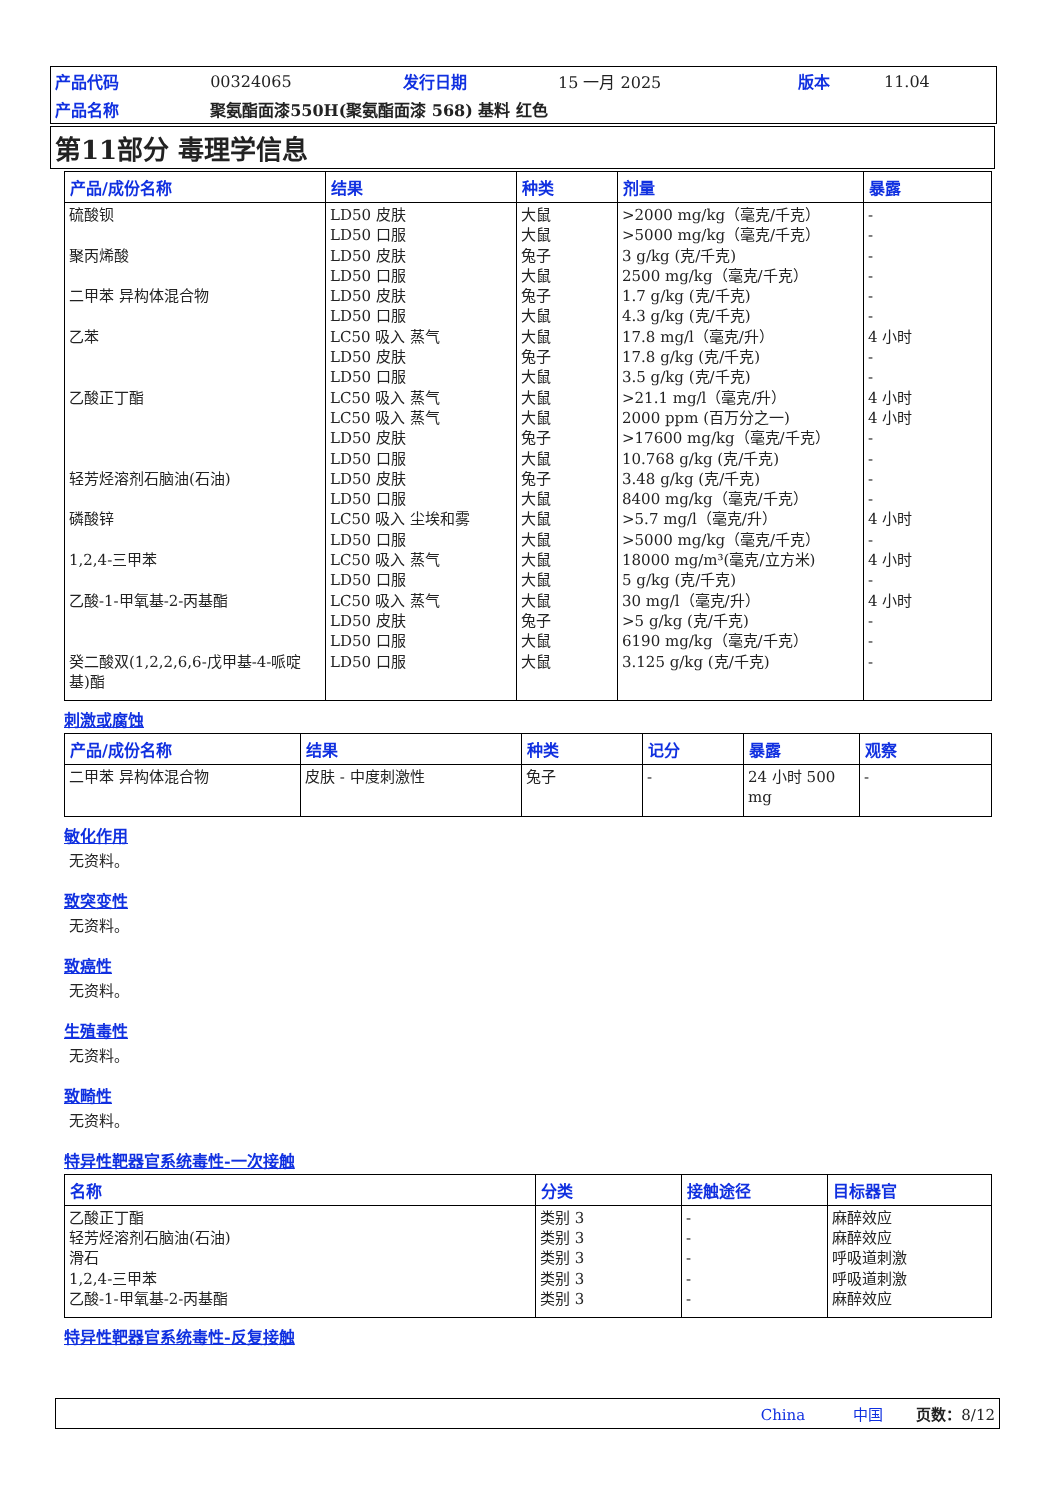| 产品代码 | 00324065 | 发行日期 | 15 一月 2025 | 版本 | 11.04 |
| 产品名称 | 聚氨酯面漆550H(聚氨酯面漆 568) 基料 红色 | | | | |
第11部分 毒理学信息
| 产品/成份名称 | 结果 | 种类 | 剂量 | 暴露 |
| --- | --- | --- | --- | --- |
| 硫酸钡 聚丙烯酸 二甲苯 异构体混合物 乙苯 乙酸正丁酯 轻芳烃溶剂石脑油(石油) 磷酸锌 1,2,4-三甲苯 乙酸-1-甲氧基-2-丙基酯 癸二酸双(1,2,2,6,6-戊甲基-4-哌啶 基)酯 | LD50 皮肤 LD50 口服 LD50 皮肤 LD50 口服 LD50 皮肤 LD50 口服 LC50 吸入 蒸气 LD50 皮肤 LD50 口服 LC50 吸入 蒸气 LC50 吸入 蒸气 LD50 皮肤 LD50 口服 LD50 皮肤 LD50 口服 LC50 吸入 尘埃和雾 LD50 口服 LC50 吸入 蒸气 LD50 口服 LC50 吸入 蒸气 LD50 皮肤 LD50 口服 LD50 口服 | 大鼠 大鼠 兔子 大鼠 兔子 大鼠 大鼠 兔子 大鼠 大鼠 大鼠 兔子 大鼠 兔子 大鼠 大鼠 大鼠 大鼠 大鼠 大鼠 兔子 大鼠 大鼠 | >2000 mg/kg（毫克/千克） >5000 mg/kg（毫克/千克） 3 g/kg (克/千克) 2500 mg/kg（毫克/千克） 1.7 g/kg (克/千克) 4.3 g/kg (克/千克) 17.8 mg/l（毫克/升） 17.8 g/kg (克/千克) 3.5 g/kg (克/千克) >21.1 mg/l（毫克/升） 2000 ppm (百万分之一) >17600 mg/kg（毫克/千克） 10.768 g/kg (克/千克) 3.48 g/kg (克/千克) 8400 mg/kg（毫克/千克） >5.7 mg/l（毫克/升） >5000 mg/kg（毫克/千克） 18000 mg/m³(毫克/立方米) 5 g/kg (克/千克) 30 mg/l（毫克/升） >5 g/kg (克/千克) 6190 mg/kg（毫克/千克） 3.125 g/kg (克/千克) | - - - - - - 4 小时 - - 4 小时 4 小时 - - - - 4 小时 - 4 小时 - 4 小时 - - - |
刺激或腐蚀
| 产品/成份名称 | 结果 | 种类 | 记分 | 暴露 | 观察 |
| --- | --- | --- | --- | --- | --- |
| 二甲苯 异构体混合物 | 皮肤 - 中度刺激性 | 兔子 | - | 24 小时 500 mg | - |
敏化作用
无资料。
致突变性
无资料。
致癌性
无资料。
生殖毒性
无资料。
致畸性
无资料。
特异性靶器官系统毒性-一次接触
| 名称 | 分类 | 接触途径 | 目标器官 |
| --- | --- | --- | --- |
| 乙酸正丁酯 轻芳烃溶剂石脑油(石油) 滑石 1,2,4-三甲苯 乙酸-1-甲氧基-2-丙基酯 | 类别 3 类别 3 类别 3 类别 3 类别 3 | - - - - - | 麻醉效应 麻醉效应 呼吸道刺激 呼吸道刺激 麻醉效应 |
特异性靶器官系统毒性-反复接触
China 中国 页数：8/12